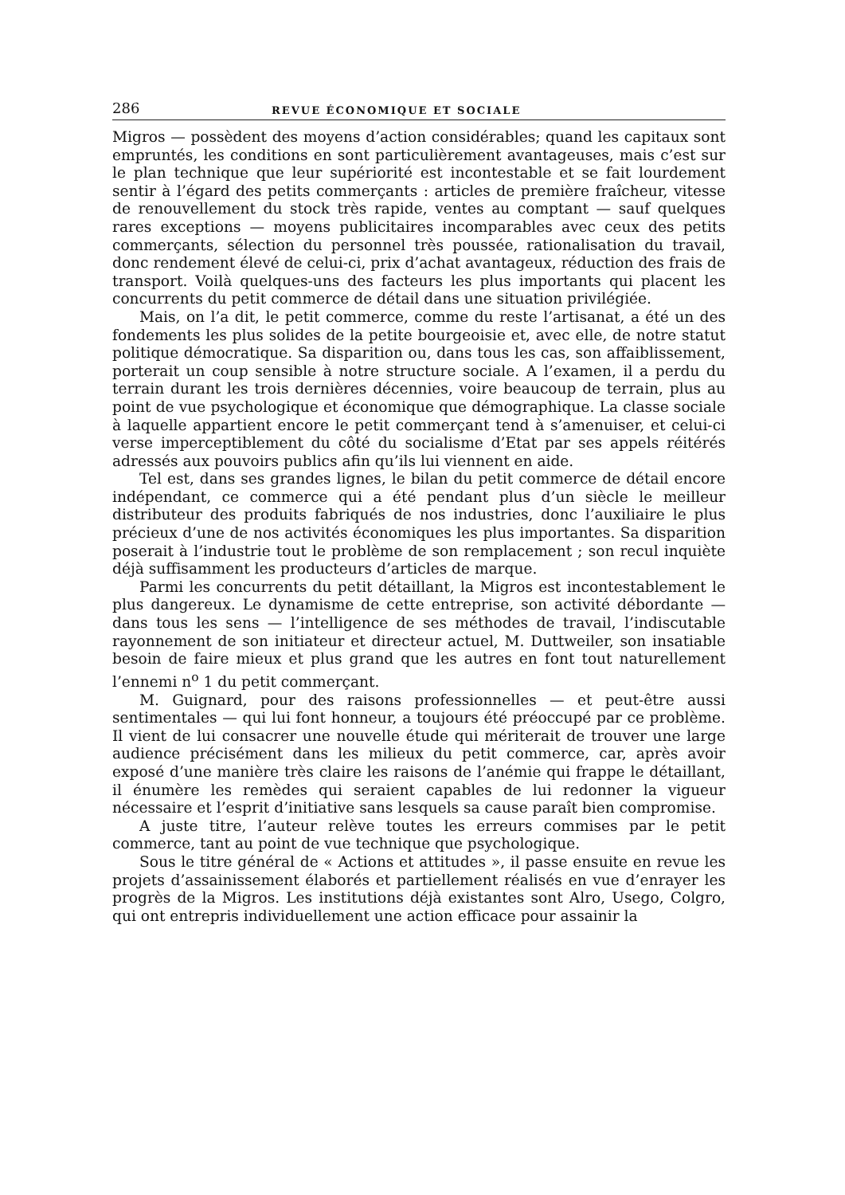286 REVUE ÉCONOMIQUE ET SOCIALE
Migros — possèdent des moyens d’action considérables; quand les capitaux sont empruntés, les conditions en sont particulièrement avantageuses, mais c’est sur le plan technique que leur supériorité est incontestable et se fait lourdement sentir à l’égard des petits commerçants : articles de première fraîcheur, vitesse de renouvellement du stock très rapide, ventes au comptant — sauf quelques rares exceptions — moyens publicitaires incomparables avec ceux des petits commerçants, sélection du personnel très poussée, rationalisation du travail, donc rendement élevé de celui-ci, prix d’achat avantageux, réduction des frais de transport. Voilà quelques-uns des facteurs les plus importants qui placent les concurrents du petit commerce de détail dans une situation privilégiée.
Mais, on l’a dit, le petit commerce, comme du reste l’artisanat, a été un des fondements les plus solides de la petite bourgeoisie et, avec elle, de notre statut politique démocratique. Sa disparition ou, dans tous les cas, son affaiblissement, porterait un coup sensible à notre structure sociale. A l’examen, il a perdu du terrain durant les trois dernières décennies, voire beaucoup de terrain, plus au point de vue psychologique et économique que démographique. La classe sociale à laquelle appartient encore le petit commerçant tend à s’amenuiser, et celui-ci verse imperceptiblement du côté du socialisme d’Etat par ses appels réitérés adressés aux pouvoirs publics afin qu’ils lui viennent en aide.
Tel est, dans ses grandes lignes, le bilan du petit commerce de détail encore indépendant, ce commerce qui a été pendant plus d’un siècle le meilleur distributeur des produits fabriqués de nos industries, donc l’auxiliaire le plus précieux d’une de nos activités économiques les plus importantes. Sa disparition poserait à l’industrie tout le problème de son remplacement ; son recul inquiète déjà suffisamment les producteurs d’articles de marque.
Parmi les concurrents du petit détaillant, la Migros est incontestablement le plus dangereux. Le dynamisme de cette entreprise, son activité débordante — dans tous les sens — l’intelligence de ses méthodes de travail, l’indiscutable rayonnement de son initiateur et directeur actuel, M. Duttweiler, son insatiable besoin de faire mieux et plus grand que les autres en font tout naturellement l’ennemi n<sup>o</sup> 1 du petit commerçant.
M. Guignard, pour des raisons professionnelles — et peut-être aussi sentimentales — qui lui font honneur, a toujours été préoccupé par ce problème. Il vient de lui consacrer une nouvelle étude qui mériterait de trouver une large audience précisément dans les milieux du petit commerce, car, après avoir exposé d’une manière très claire les raisons de l’anémie qui frappe le détaillant, il énumère les remèdes qui seraient capables de lui redonner la vigueur nécessaire et l’esprit d’initiative sans lesquels sa cause paraît bien compromise.
A juste titre, l’auteur relève toutes les erreurs commises par le petit commerce, tant au point de vue technique que psychologique.
Sous le titre général de « Actions et attitudes », il passe ensuite en revue les projets d’assainissement élaborés et partiellement réalisés en vue d’enrayer les progrès de la Migros. Les institutions déjà existantes sont Alro, Usego, Colgro, qui ont entrepris individuellement une action efficace pour assainir la